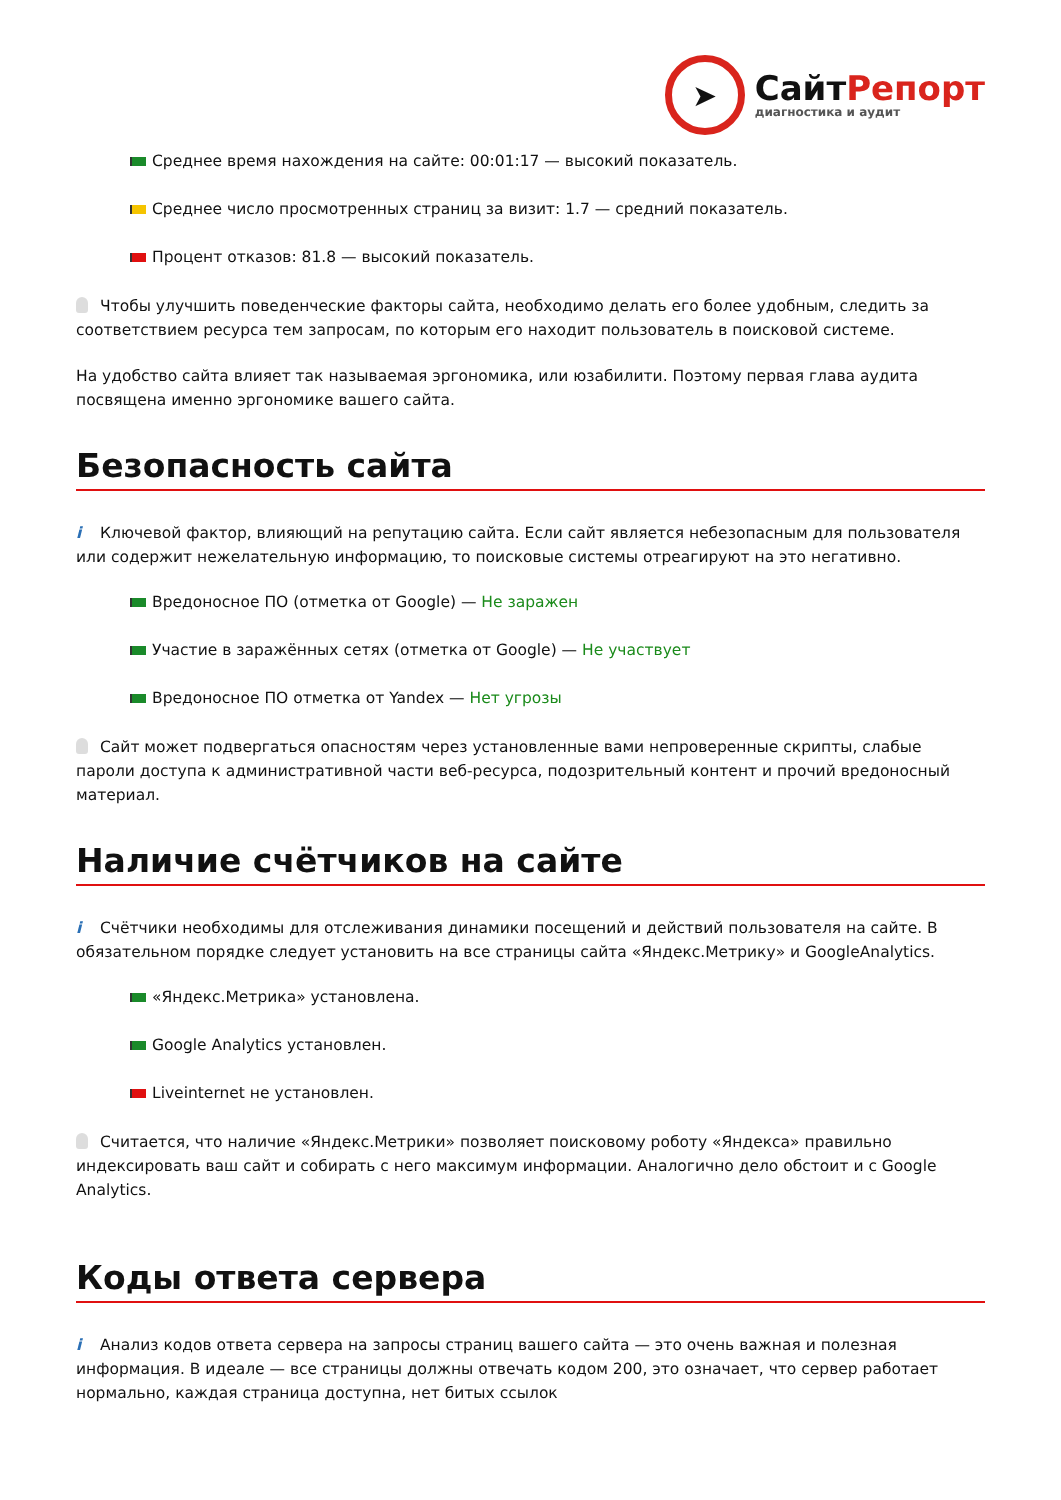➤
СайтРепорт
диагностика и аудит
Среднее время нахождения на сайте: 00:01:17 — высокий показатель.
Среднее число просмотренных страниц за визит: 1.7 — средний показатель.
Процент отказов: 81.8 — высокий показатель.
Чтобы улучшить поведенческие факторы сайта, необходимо делать его более удобным, следить за соответствием ресурса тем запросам, по которым его находит пользователь в поисковой системе.
На удобство сайта влияет так называемая эргономика, или юзабилити. Поэтому первая глава аудита посвящена именно эргономике вашего сайта.
Безопасность сайта
i Ключевой фактор, влияющий на репутацию сайта. Если сайт является небезопасным для пользователя или содержит нежелательную информацию, то поисковые системы отреагируют на это негативно.
Вредоносное ПО (отметка от Google) — Не заражен
Участие в заражённых сетях (отметка от Google) — Не участвует
Вредоносное ПО отметка от Yandex — Нет угрозы
Сайт может подвергаться опасностям через установленные вами непроверенные скрипты, слабые пароли доступа к административной части веб-ресурса, подозрительный контент и прочий вредоносный материал.
Наличие счётчиков на сайте
i Счётчики необходимы для отслеживания динамики посещений и действий пользователя на сайте. В обязательном порядке следует установить на все страницы сайта «Яндекс.Метрику» и GoogleAnalytics.
«Яндекс.Метрика» установлена.
Google Analytics установлен.
Liveinternet не установлен.
Считается, что наличие «Яндекс.Метрики» позволяет поисковому роботу «Яндекса» правильно индексировать ваш сайт и собирать с него максимум информации. Аналогично дело обстоит и с Google Analytics.
Коды ответа сервера
i Анализ кодов ответа сервера на запросы страниц вашего сайта — это очень важная и полезная информация. В идеале — все страницы должны отвечать кодом 200, это означает, что сервер работает нормально, каждая страница доступна, нет битых ссылок